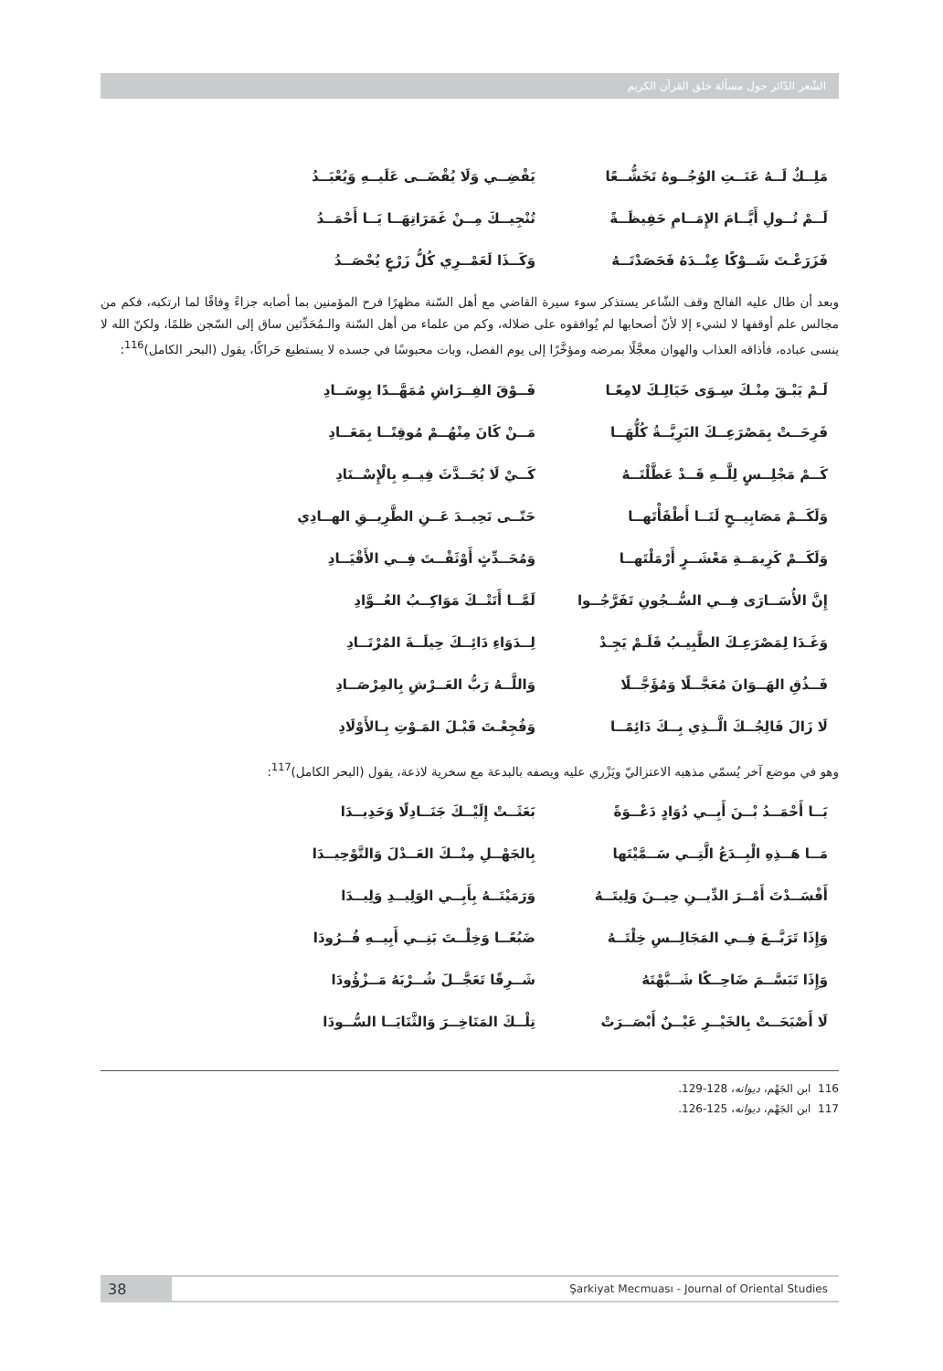الشّعر الدّائر حول مسألة خلق القرآن الكريم
مَلِــكٌ لَــهُ عَنَــتِ الوُجُــوهُ تَخَشُّــعًا يَقْضِــي وَلَا يُقْضَــى عَلَيــهِ وَيُعْبَــدُ
لَــمْ تُــولِ أَيَّــامَ الإِمَــامِ حَفِيظَــةً تُنْجِيــكَ مِــنْ غَمَرَاتِهَــا يَــا أَحْمَــدُ
فَزَرَعْـتَ شَــوْكًا عِنْــدَهُ فَحَصَدْتَــهُ وَكَــذَا لَعَمْــرِي كُلُّ زَرْعٍ يُحْصَــدُ
وبعد أن طال عليه الفالج وقف الشّاعر يستذكر سوء سيرة القاضي مع أهل السّنة مظهرًا فرح المؤمنين بما أصابه جزاءً وِفاقًا لما ارتكبه، فكم من مجالس علم أوقفها لا لشيء إلا لأنّ أصحابها لم يُوافقوه على ضلاله، وكم من علماء من أهل السّنة والـمُحَدِّثين ساق إلى السّجن ظلمًا، ولكنّ الله لا ينسى عباده، فأذاقه العذاب والهوان معجَّلًا بمرضه ومؤخَّرًا إلى يوم الفصل، وبات محبوسًا في جسده لا يستطيع حَراكًا، يقول (البحر الكامل)<sup>116</sup>:
لَـمْ يَبْـقَ مِنْـكَ سِـوَى خَيَالِـكَ لامِعًـا فَــوْقَ الفِــرَاشِ مُمَهَّــدًا بِوِسَــادِ
فَرِحَــتْ بِمَصْرَعِــكَ البَرِيَّــةُ كُلُّهَــا مَــنْ كَانَ مِنْهُــمْ مُوقِنًــا بِمَعَــادِ
كَــمْ مَجْلِــسٍ لِلَّــهِ قَــدْ عَطَّلْتَــهُ كَــيْ لَا يُحَــدَّثَ فِيــهِ بِالْإِسْــنَادِ
وَلَكَــمْ مَصَابِيــحٍ لَنَــا أَطْفَأْتَهــا حَتّــى نَحِيــدَ عَــنِ الطَّرِيــقِ الهــادِي
وَلَكَــمْ كَرِيمَــةِ مَعْشَــرٍ أَرْمَلْتَهــا وَمُحَــدِّثٍ أَوْثَقْــتَ فِــي الأَقْيَــادِ
إِنَّ الأُسَــارَى فِــي السُّــجُونِ تَفَرَّجُــوا لَمَّــا أَتَتْــكَ مَوَاكِــبُ العُــوَّادِ
وَغَـدَا لِمَصْرَعِـكَ الطَّبِيـبُ فَلَـمْ يَجِـدْ لِــدَوَاءِ دَائِــكَ حِيلَــةَ المُرْتَــادِ
فَــذُقِ الهَــوَانَ مُعَجَّــلًا وَمُؤَجَّــلًا وَاللَّــهُ رَبُّ العَــرْشِ بِالمِرْصَــادِ
لَا زَالَ فَالِجُــكَ الَّــذِي بِــكَ دَائِمًــا وَفُجِعْـتَ قَبْـلَ المَـوْتِ بِـالأَوْلَادِ
وهو في موضع آخر يُسمّي مذهبه الاعتزاليّ ويَزْري عليه ويصفه بالبدعة مع سخرية لاذعة، يقول (البحر الكامل)<sup>117</sup>:
يَــا أَحْمَــدُ بْــنَ أَبِــي دُوَادٍ دَعْــوَةً بَعَثَــتْ إِلَيْــكَ جَنَــادِلًا وَحَدِيــدَا
مَــا هَــذِهِ الْبِــدَعُ الَّتِــي سَــمَّيْتَها بِالجَهْــلِ مِنْــكَ العَــدْلَ وَالتَّوْحِيــدَا
أَفْسَــدْتَ أَمْــرَ الدِّيــنِ حِيــنَ وَلِيتَــهُ وَرَمَيْتَــهُ بِأَبِــي الوَلِيــدِ وَلِيــدَا
وَإِذَا تَرَبَّــعَ فِــي المَجَالِــسِ خِلْتَــهُ ضَبُعًــا وَخِلْــتَ بَنِــي أَبِيــهِ قُــرُودَا
وَإِذَا تَبَسَّــمَ ضَاحِــكًا شَــبَّهْتَهُ شَــرِقًا تَعَجَّــلَ شُــرْبَهُ مَــزْؤُودَا
لَا أَصْبَحَــتْ بِالخَيْــرِ عَيْــنٌ أَبْصَــرَتْ تِلْــكَ المَنَاخِــرَ وَالثَّنَايَــا السُّــودَا
116 ابن الجَهْم، ديوانه، 128-129.
117 ابن الجَهْم، ديوانه، 125-126.
38 Şarkiyat Mecmuası - Journal of Oriental Studies